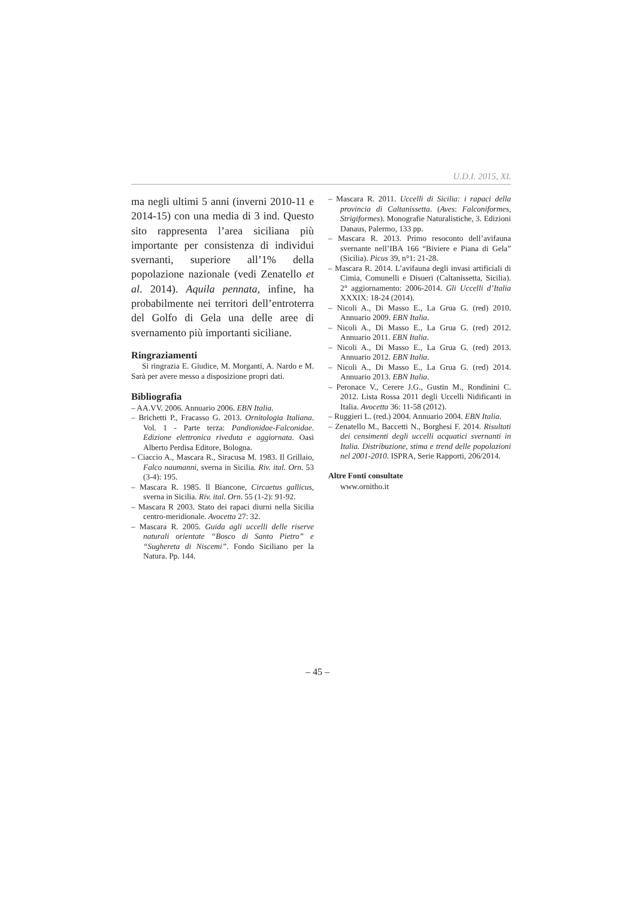U.D.I. 2015, XL
ma negli ultimi 5 anni (inverni 2010-11 e 2014-15) con una media di 3 ind. Questo sito rappresenta l’area siciliana più importante per consistenza di individui svernanti, superiore all’1% della popolazione nazionale (vedi Zenatello et al. 2014). Aquila pennata, infine, ha probabilmente nei territori dell’entroterra del Golfo di Gela una delle aree di svernamento più importanti siciliane.
Ringraziamenti
Si ringrazia E. Giudice, M. Morganti, A. Nardo e M. Sarà per avere messo a disposizione propri dati.
Bibliografia
– AA.VV. 2006. Annuario 2006. EBN Italia.
– Brichetti P., Fracasso G. 2013. Ornitologia Italiana. Vol. 1 - Parte terza: Pandionidae-Falconidae. Edizione elettronica riveduta e aggiornata. Oasi Alberto Perdisa Editore, Bologna.
– Ciaccio A., Mascara R., Siracusa M. 1983. Il Grillaio, Falco naumanni, sverna in Sicilia. Riv. ital. Orn. 53 (3-4): 195.
– Mascara R. 1985. Il Biancone, Circaetus gallicus, sverna in Sicilia. Riv. ital. Orn. 55 (1-2): 91-92.
– Mascara R 2003. Stato dei rapaci diurni nella Sicilia centro-meridionale. Avocetta 27: 32.
– Mascara R. 2005. Guida agli uccelli delle riserve naturali orientate “Bosco di Santo Pietro” e “Sughereta di Niscemi”. Fondo Siciliano per la Natura. Pp. 144.
– Mascara R. 2011. Uccelli di Sicilia: i rapaci della provincia di Caltanissetta. (Aves: Falconiformes, Strigiformes). Monografie Naturalistiche, 3. Edizioni Danaus, Palermo, 133 pp.
– Mascara R. 2013. Primo resoconto dell’avifauna svernante nell’IBA 166 “Biviere e Piana di Gela” (Sicilia). Picus 39, n°1: 21-28.
– Mascara R. 2014. L’avifauna degli invasi artificiali di Cimia, Comunelli e Disueri (Caltanissetta, Sicilia). 2° aggiornamento: 2006-2014. Gli Uccelli d’Italia XXXIX: 18-24 (2014).
– Nicoli A., Di Masso E., La Grua G. (red) 2010. Annuario 2009. EBN Italia.
– Nicoli A., Di Masso E., La Grua G. (red) 2012. Annuario 2011. EBN Italia.
– Nicoli A., Di Masso E., La Grua G. (red) 2013. Annuario 2012. EBN Italia.
– Nicoli A., Di Masso E., La Grua G. (red) 2014. Annuario 2013. EBN Italia.
– Peronace V., Cerere J.G., Gustin M., Rondinini C. 2012. Lista Rossa 2011 degli Uccelli Nidificanti in Italia. Avocetta 36: 11-58 (2012).
– Ruggieri L. (red.) 2004. Annuario 2004. EBN Italia.
– Zenatello M., Baccetti N., Borghesi F. 2014. Risultati dei censimenti degli uccelli acquatici svernanti in Italia. Distribuzione, stima e trend delle popolazioni nel 2001-2010. ISPRA, Serie Rapporti, 206/2014.
Altre Fonti consultate
www.ornitho.it
– 45 –